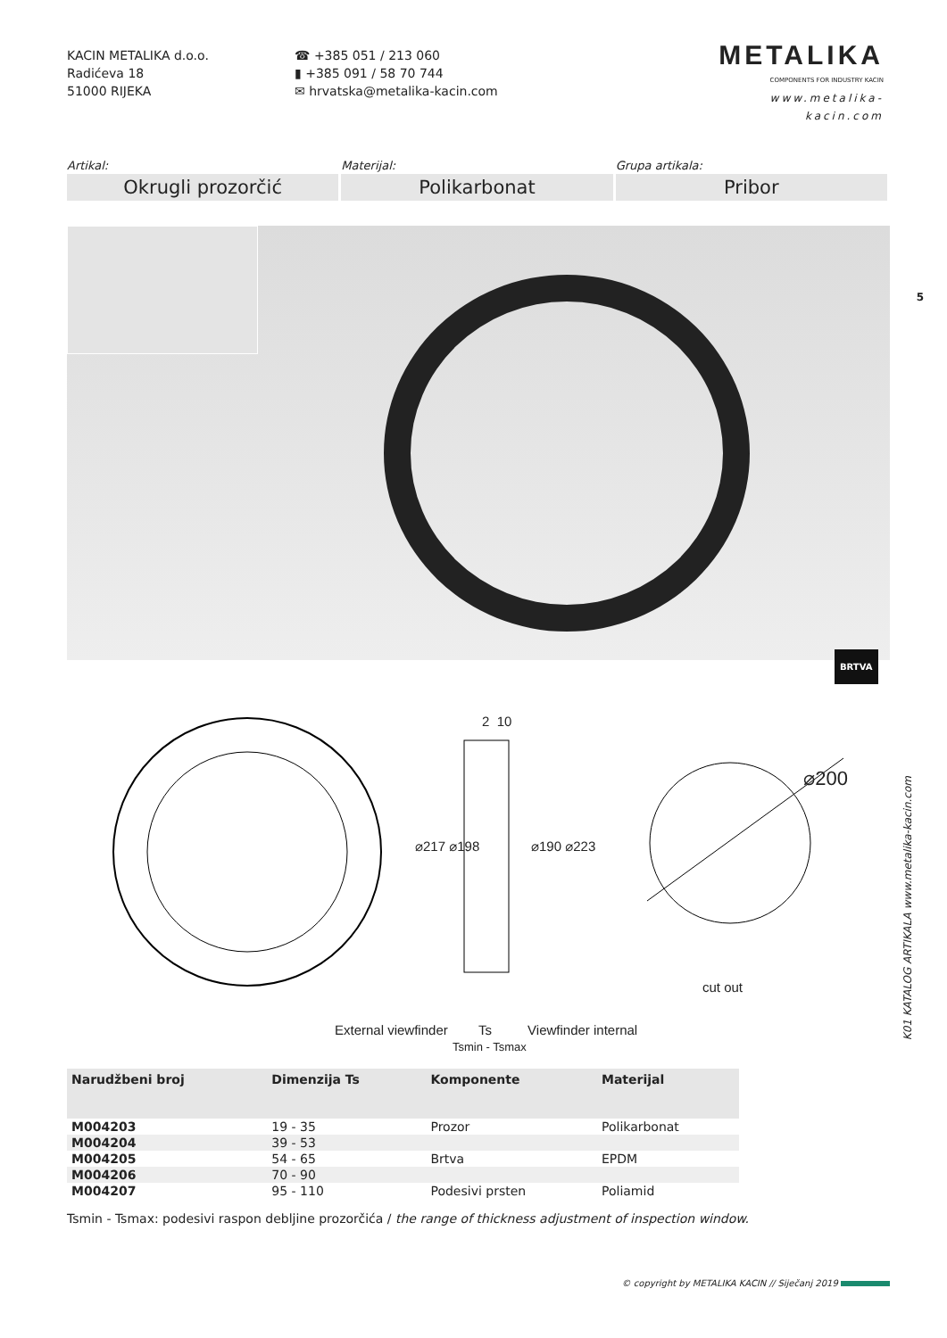KACIN METALIKA d.o.o.
Radićeva 18
51000 RIJEKA
☎ +385 051 / 213 060
▮ +385 091 / 58 70 744
✉ hrvatska@metalika-kacin.com
METALIKA
COMPONENTS FOR INDUSTRY KACIN
www.metalika-kacin.com
Artikal: Materijal: Grupa artikala:
Okrugli prozorčić Polikarbonat Pribor
5
BRTVA
2 10
⌀217 ⌀198 ⌀190 ⌀223
⌀200
cut out
External viewfinder Ts Viewfinder internal
Tsmin - Tsmax
| Narudžbeni broj | Dimenzija Ts | Komponente | Materijal |
| --- | --- | --- | --- |
| M004203 | 19 - 35 | Prozor | Polikarbonat |
| M004204 | 39 - 53 | | |
| M004205 | 54 - 65 | Brtva | EPDM |
| M004206 | 70 - 90 | | |
| M004207 | 95 - 110 | Podesivi prsten | Poliamid |
Tsmin - Tsmax: podesivi raspon debljine prozorčića / the range of thickness adjustment of inspection window.
K01 KATALOG ARTIKALA www.metalika-kacin.com
© copyright by METALIKA KACIN // Siječanj 2019